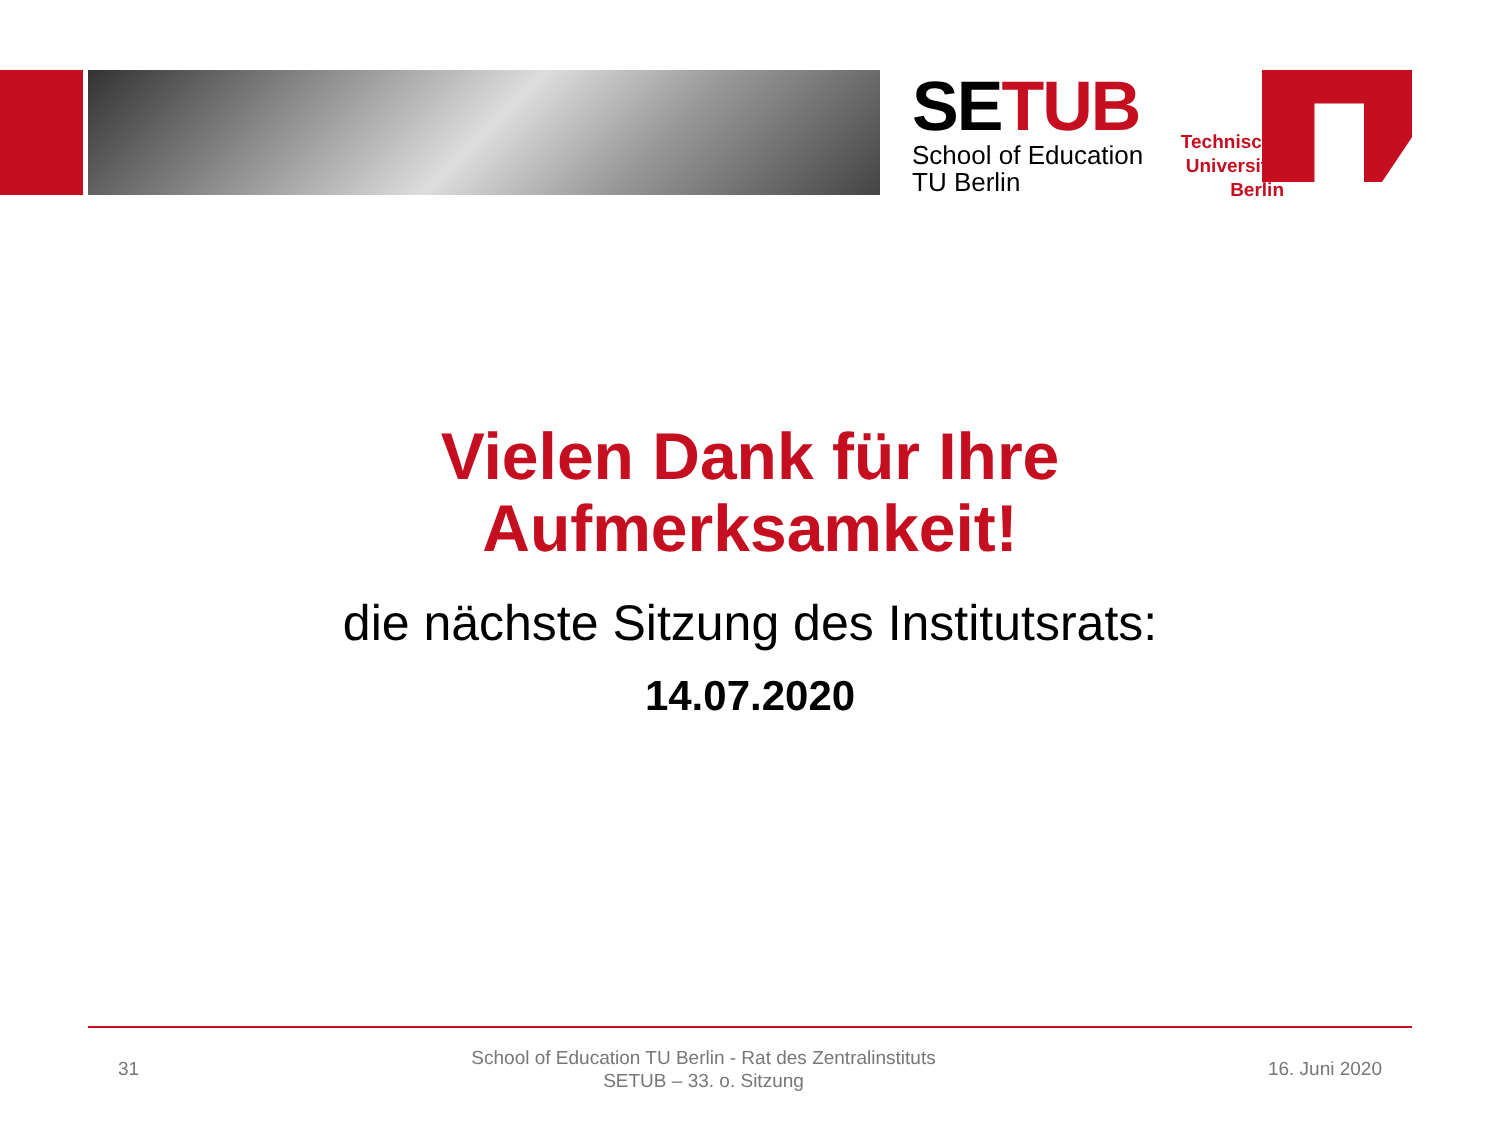SETUB
School of Education
TU Berlin
Technische Universität Berlin
Vielen Dank für Ihre
Aufmerksamkeit!
die nächste Sitzung des Institutsrats:
14.07.2020
31
School of Education TU Berlin - Rat des Zentralinstituts
SETUB – 33. o. Sitzung
16. Juni 2020